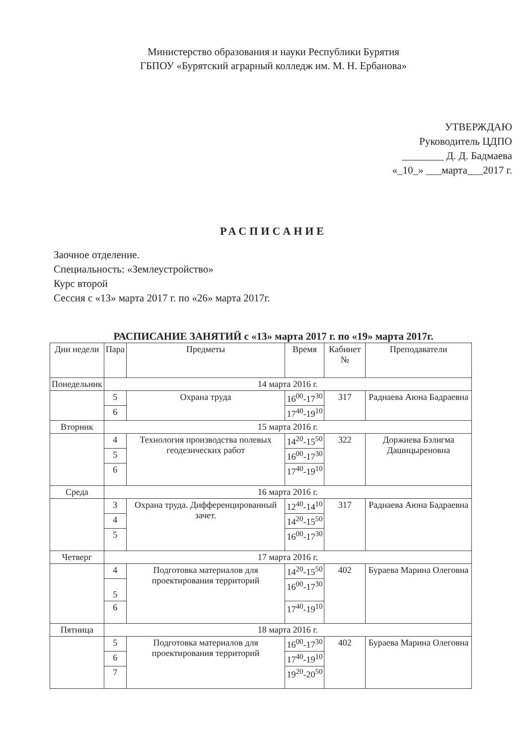Министерство образования и науки Республики Бурятия
ГБПОУ «Бурятский аграрный колледж им. М. Н. Ербанова»
УТВЕРЖДАЮ
Руководитель ЦДПО
________ Д. Д. Бадмаева
«_10_» ___марта___2017 г.
РАСПИСАНИЕ
Заочное отделение.
Специальность: «Землеустройство»
Курс второй
Сессия с «13» марта 2017 г. по «26» марта 2017г.
РАСПИСАНИЕ ЗАНЯТИЙ с «13» марта 2017 г. по «19» марта 2017г.
| Дни недели | Пара | Предметы | Время | Кабинет № | Преподаватели |
| --- | --- | --- | --- | --- | --- |
| Понедельник | 14 марта 2016 г. | | | | |
| | 5 | Охрана труда | 16<sup>00</sup>-17<sup>30</sup> | 317 | Раднаева Аюна Бадраевна |
| | 6 | | 17<sup>40</sup>-19<sup>10</sup> | | |
| Вторник | 15 марта 2016 г. | | | | |
| | 4 | Технология производства полевых геодезических работ | 14<sup>20</sup>-15<sup>50</sup> | 322 | Доржиева Бэлигма Дашицыреновна |
| | 5 | | 16<sup>00</sup>-17<sup>30</sup> | | |
| | 6 | | 17<sup>40</sup>-19<sup>10</sup> | | |
| Среда | 16 марта 2016 г. | | | | |
| | 3 | Охрана труда. Дифференцированный зачет. | 12<sup>40</sup>-14<sup>10</sup> | 317 | Раднаева Аюна Бадраевна |
| | 4 | | 14<sup>20</sup>-15<sup>50</sup> | | |
| | 5 | | 16<sup>00</sup>-17<sup>30</sup> | | |
| Четверг | 17 марта 2016 г. | | | | |
| | 4 | Подготовка материалов для проектирования территорий | 14<sup>20</sup>-15<sup>50</sup> | 402 | Бураева Марина Олеговна |
| | 5 | | 16<sup>00</sup>-17<sup>30</sup> | | |
| | 6 | | 17<sup>40</sup>-19<sup>10</sup> | | |
| Пятница | 18 марта 2016 г. | | | | |
| | 5 | Подготовка материалов для проектирования территорий | 16<sup>00</sup>-17<sup>30</sup> | 402 | Бураева Марина Олеговна |
| | 6 | | 17<sup>40</sup>-19<sup>10</sup> | | |
| | 7 | | 19<sup>20</sup>-20<sup>50</sup> | | |